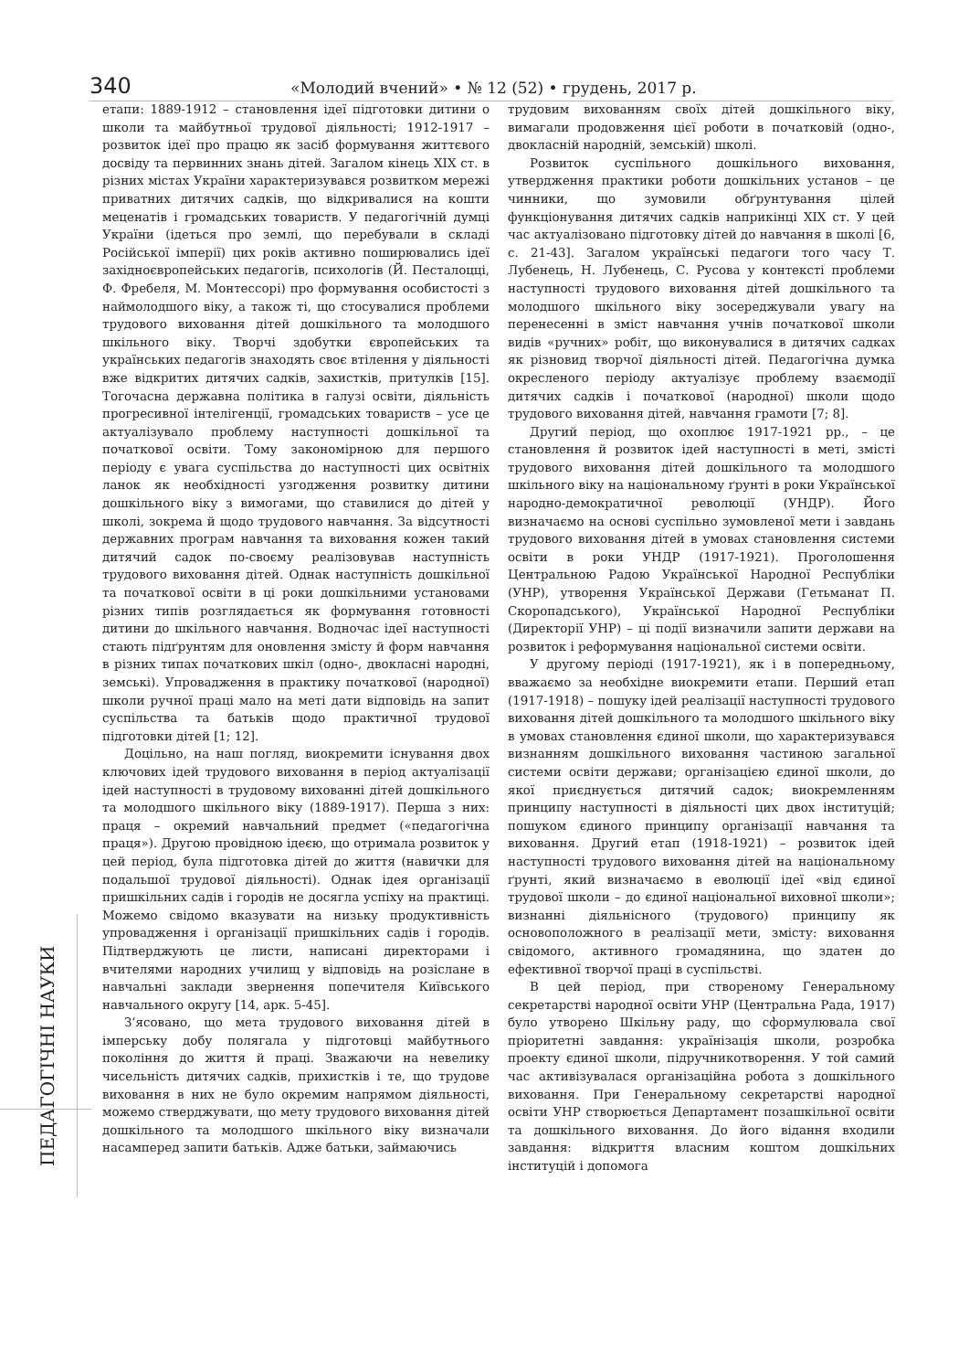340 «Молодий вчений» • № 12 (52) • грудень, 2017 р.
ПЕДАГОГІЧНІ НАУКИ
етапи: 1889-1912 – становлення ідеї підготовки дитини о школи та майбутньої трудової діяльності; 1912-1917 – розвиток ідеї про працю як засіб формування життєвого досвіду та первинних знань дітей. Загалом кінець XIX ст. в різних містах України характеризувався розвитком мережі приватних дитячих садків, що відкривалися на кошти меценатів і громадських товариств. У педагогічній думці України (ідеться про землі, що перебували в складі Російської імперії) цих років активно поширювались ідеї західноєвропейських педагогів, психологів (Й. Песталоцці, Ф. Фребеля, М. Монтессорі) про формування особистості з наймолодшого віку, а також ті, що стосувалися проблеми трудового виховання дітей дошкільного та молодшого шкільного віку. Творчі здобутки європейських та українських педагогів знаходять своє втілення у діяльності вже відкритих дитячих садків, захистків, притулків [15]. Тогочасна державна політика в галузі освіти, діяльність прогресивної інтелігенції, громадських товариств – усе це актуалізувало проблему наступності дошкільної та початкової освіти. Тому закономірною для першого періоду є увага суспільства до наступності цих освітніх ланок як необхідності узгодження розвитку дитини дошкільного віку з вимогами, що ставилися до дітей у школі, зокрема й щодо трудового навчання. За відсутності державних програм навчання та виховання кожен такий дитячий садок по-своєму реалізовував наступність трудового виховання дітей. Однак наступність дошкільної та початкової освіти в ці роки дошкільними установами різних типів розглядається як формування готовності дитини до шкільного навчання. Водночас ідеї наступності стають підґрунтям для оновлення змісту й форм навчання в різних типах початкових шкіл (одно-, двокласні народні, земські). Упровадження в практику початкової (народної) школи ручної праці мало на меті дати відповідь на запит суспільства та батьків щодо практичної трудової підготовки дітей [1; 12].
Доцільно, на наш погляд, виокремити існування двох ключових ідей трудового виховання в період актуалізації ідей наступності в трудовому вихованні дітей дошкільного та молодшого шкільного віку (1889-1917). Перша з них: праця – окремий навчальний предмет («педагогічна праця»). Другою провідною ідеєю, що отримала розвиток у цей період, була підготовка дітей до життя (навички для подальшої трудової діяльності). Однак ідея організації пришкільних садів і городів не досягла успіху на практиці. Можемо свідомо вказувати на низьку продуктивність упровадження і організації пришкільних садів і городів. Підтверджують це листи, написані директорами і вчителями народних училищ у відповідь на розіслане в навчальні заклади звернення попечителя Київського навчального округу [14, арк. 5-45].
З’ясовано, що мета трудового виховання дітей в імперську добу полягала у підготовці майбутнього покоління до життя й праці. Зважаючи на невелику чисельність дитячих садків, прихистків і те, що трудове виховання в них не було окремим напрямом діяльності, можемо стверджувати, що мету трудового виховання дітей дошкільного та молодшого шкільного віку визначали насамперед запити батьків. Адже батьки, займаючись
трудовим вихованням своїх дітей дошкільного віку, вимагали продовження цієї роботи в початковій (одно-, двокласній народній, земській) школі.
Розвиток суспільного дошкільного виховання, утвердження практики роботи дошкільних установ – це чинники, що зумовили обґрунтування цілей функціонування дитячих садків наприкінці XIX ст. У цей час актуалізовано підготовку дітей до навчання в школі [6, с. 21-43]. Загалом українські педагоги того часу Т. Лубенець, Н. Лубенець, С. Русова у контексті проблеми наступності трудового виховання дітей дошкільного та молодшого шкільного віку зосереджували увагу на перенесенні в зміст навчання учнів початкової школи видів «ручних» робіт, що виконувалися в дитячих садках як різновид творчої діяльності дітей. Педагогічна думка окресленого періоду актуалізує проблему взаємодії дитячих садків і початкової (народної) школи щодо трудового виховання дітей, навчання грамоти [7; 8].
Другий період, що охоплює 1917-1921 рр., – це становлення й розвиток ідей наступності в меті, змісті трудового виховання дітей дошкільного та молодшого шкільного віку на національному ґрунті в роки Української народно-демократичної революції (УНДР). Його визначаємо на основі суспільно зумовленої мети і завдань трудового виховання дітей в умовах становлення системи освіти в роки УНДР (1917-1921). Проголошення Центральною Радою Української Народної Республіки (УНР), утворення Української Держави (Гетьманат П. Скоропадського), Української Народної Республіки (Директорії УНР) – ці події визначили запити держави на розвиток і реформування національної системи освіти.
У другому періоді (1917-1921), як і в попередньому, вважаємо за необхідне виокремити етапи. Перший етап (1917-1918) – пошуку ідей реалізації наступності трудового виховання дітей дошкільного та молодшого шкільного віку в умовах становлення єдиної школи, що характеризувався визнанням дошкільного виховання частиною загальної системи освіти держави; організацією єдиної школи, до якої приєднується дитячий садок; виокремленням принципу наступності в діяльності цих двох інституцій; пошуком єдиного принципу організації навчання та виховання. Другий етап (1918-1921) – розвиток ідей наступності трудового виховання дітей на національному ґрунті, який визначаємо в еволюції ідеї «від єдиної трудової школи – до єдиної національної виховної школи»; визнанні діяльнісного (трудового) принципу як основоположного в реалізації мети, змісту: виховання свідомого, активного громадянина, що здатен до ефективної творчої праці в суспільстві.
В цей період, при створеному Генеральному секретарстві народної освіти УНР (Центральна Рада, 1917) було утворено Шкільну раду, що сформулювала свої пріоритетні завдання: українізація школи, розробка проекту єдиної школи, підручникотворення. У той самий час активізувалася організаційна робота з дошкільного виховання. При Генеральному секретарстві народної освіти УНР створюється Департамент позашкільної освіти та дошкільного виховання. До його відання входили завдання: відкриття власним коштом дошкільних інституцій і допомога